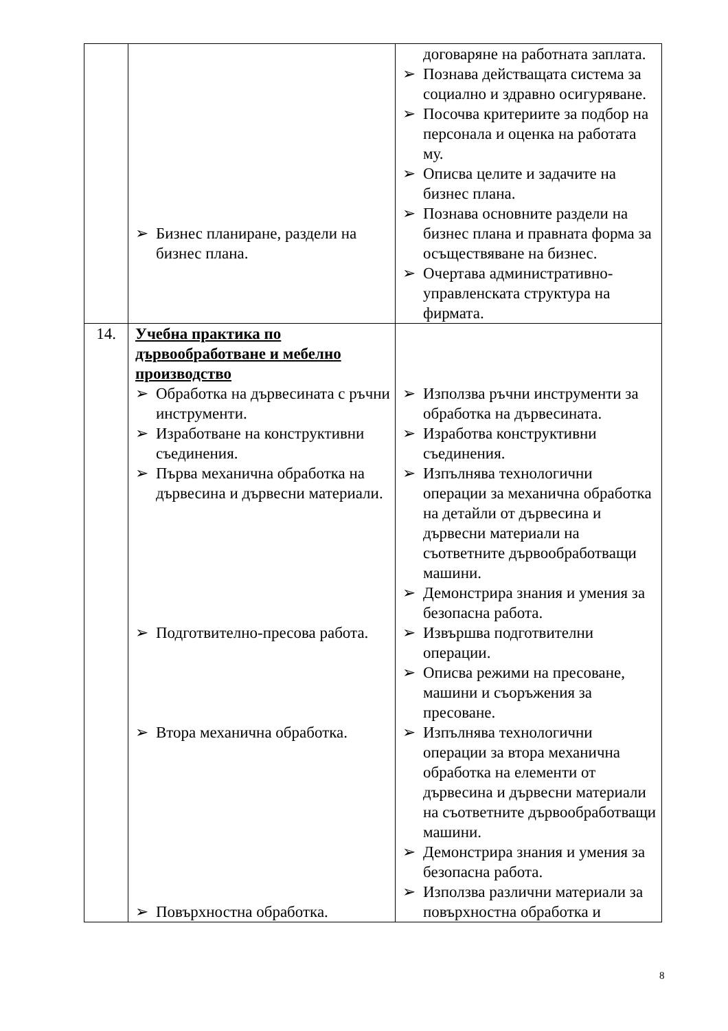| | ➢ Бизнес планиране, раздели на бизнес плана. | договаряне на работната заплата. ➢ Познава действащата система за социално и здравно осигуряване. ➢ Посочва критериите за подбор на персонала и оценка на работата му. ➢ Описва целите и задачите на бизнес плана. ➢ Познава основните раздели на бизнес плана и правната форма за осъществяване на бизнес. ➢ Очертава административно-управленската структура на фирмата. |
| 14. | Учебна практика по дървообработване и мебелно производство ➢ Обработка на дървесината с ръчни инструменти. ➢ Изработване на конструктивни съединения. ➢ Първа механична обработка на дървесина и дървесни материали. ➢ Подготвително-пресова работа. ➢ Втора механична обработка. ➢ Повърхностна обработка. | ➢ Използва ръчни инструменти за обработка на дървесината. ➢ Изработва конструктивни съединения. ➢ Изпълнява технологични операции за механична обработка на детайли от дървесина и дървесни материали на съответните дървообработващи машини. ➢ Демонстрира знания и умения за безопасна работа. ➢ Извършва подготвителни операции. ➢ Описва режими на пресоване, машини и съоръжения за пресоване. ➢ Изпълнява технологични операции за втора механична обработка на елементи от дървесина и дървесни материали на съответните дървообработващи машини. ➢ Демонстрира знания и умения за безопасна работа. ➢ Използва различни материали за повърхностна обработка и |
8